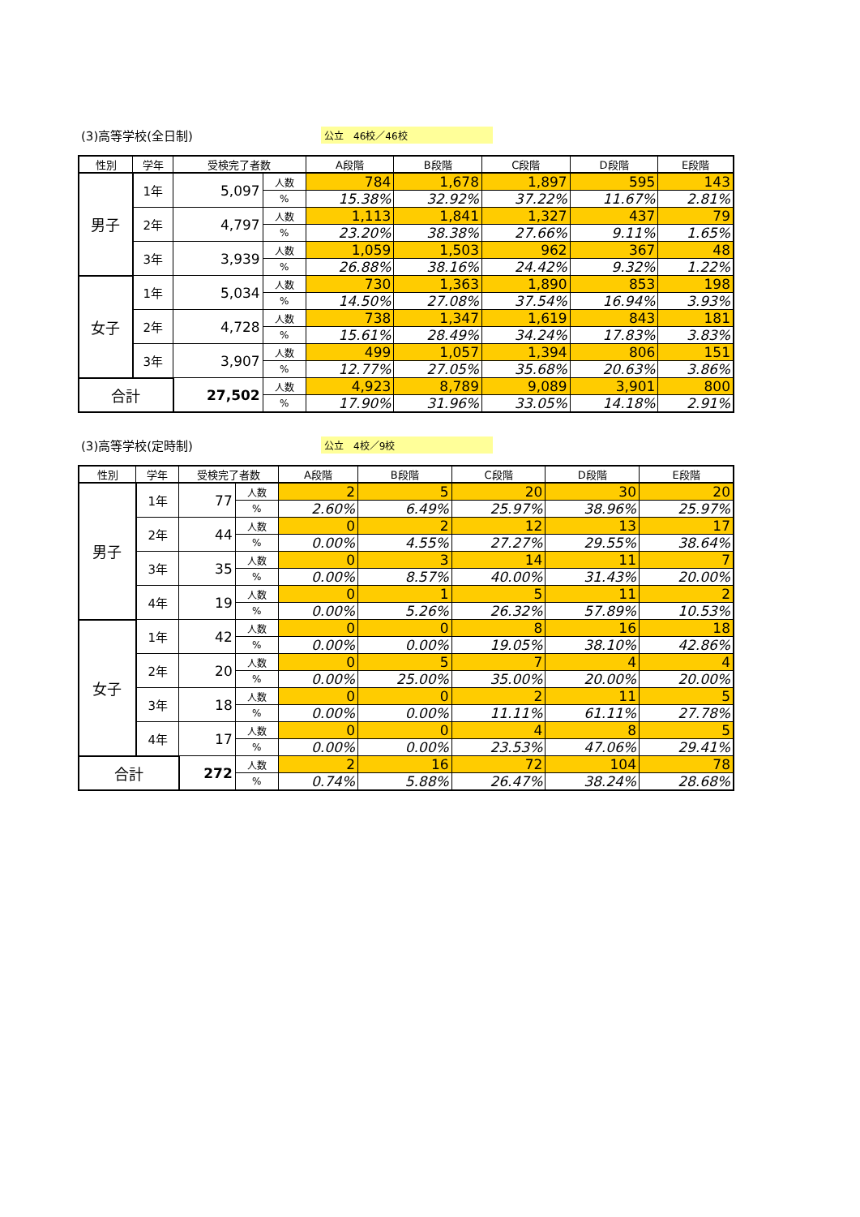(3)高等学校(全日制) 公立　46校／46校
| 性別 | 学年 | 受検完了者数 | | A段階 | B段階 | C段階 | D段階 | E段階 |
| --- | --- | --- | --- | --- | --- | --- | --- | --- |
| 男子 | 1年 | 5,097 | 人数 | 784 | 1,678 | 1,897 | 595 | 143 |
| | | | % | 15.38% | 32.92% | 37.22% | 11.67% | 2.81% |
| | 2年 | 4,797 | 人数 | 1,113 | 1,841 | 1,327 | 437 | 79 |
| | | | % | 23.20% | 38.38% | 27.66% | 9.11% | 1.65% |
| | 3年 | 3,939 | 人数 | 1,059 | 1,503 | 962 | 367 | 48 |
| | | | % | 26.88% | 38.16% | 24.42% | 9.32% | 1.22% |
| 女子 | 1年 | 5,034 | 人数 | 730 | 1,363 | 1,890 | 853 | 198 |
| | | | % | 14.50% | 27.08% | 37.54% | 16.94% | 3.93% |
| | 2年 | 4,728 | 人数 | 738 | 1,347 | 1,619 | 843 | 181 |
| | | | % | 15.61% | 28.49% | 34.24% | 17.83% | 3.83% |
| | 3年 | 3,907 | 人数 | 499 | 1,057 | 1,394 | 806 | 151 |
| | | | % | 12.77% | 27.05% | 35.68% | 20.63% | 3.86% |
| 合計 | | 27,502 | 人数 | 4,923 | 8,789 | 9,089 | 3,901 | 800 |
| | | | % | 17.90% | 31.96% | 33.05% | 14.18% | 2.91% |
(3)高等学校(定時制) 公立　4校／9校
| 性別 | 学年 | 受検完了者数 | | A段階 | B段階 | C段階 | D段階 | E段階 |
| --- | --- | --- | --- | --- | --- | --- | --- | --- |
| 男子 | 1年 | 77 | 人数 | 2 | 5 | 20 | 30 | 20 |
| | | | % | 2.60% | 6.49% | 25.97% | 38.96% | 25.97% |
| | 2年 | 44 | 人数 | 0 | 2 | 12 | 13 | 17 |
| | | | % | 0.00% | 4.55% | 27.27% | 29.55% | 38.64% |
| | 3年 | 35 | 人数 | 0 | 3 | 14 | 11 | 7 |
| | | | % | 0.00% | 8.57% | 40.00% | 31.43% | 20.00% |
| | 4年 | 19 | 人数 | 0 | 1 | 5 | 11 | 2 |
| | | | % | 0.00% | 5.26% | 26.32% | 57.89% | 10.53% |
| 女子 | 1年 | 42 | 人数 | 0 | 0 | 8 | 16 | 18 |
| | | | % | 0.00% | 0.00% | 19.05% | 38.10% | 42.86% |
| | 2年 | 20 | 人数 | 0 | 5 | 7 | 4 | 4 |
| | | | % | 0.00% | 25.00% | 35.00% | 20.00% | 20.00% |
| | 3年 | 18 | 人数 | 0 | 0 | 2 | 11 | 5 |
| | | | % | 0.00% | 0.00% | 11.11% | 61.11% | 27.78% |
| | 4年 | 17 | 人数 | 0 | 0 | 4 | 8 | 5 |
| | | | % | 0.00% | 0.00% | 23.53% | 47.06% | 29.41% |
| 合計 | | 272 | 人数 | 2 | 16 | 72 | 104 | 78 |
| | | | % | 0.74% | 5.88% | 26.47% | 38.24% | 28.68% |